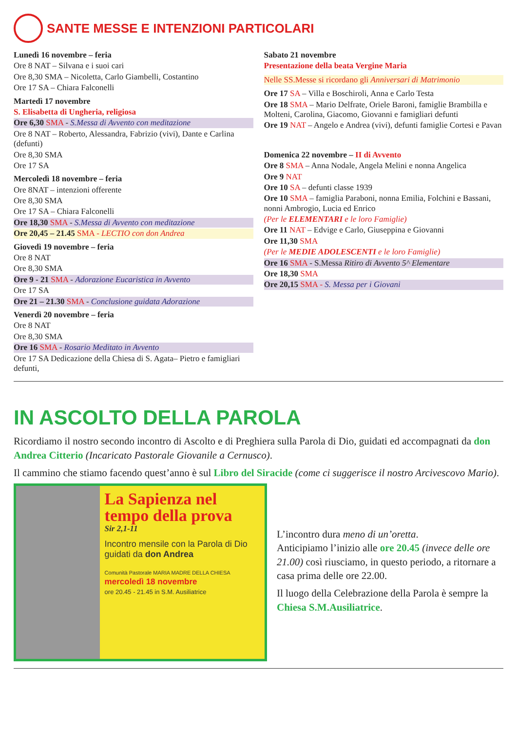SANTE MESSE E INTENZIONI PARTICOLARI
Lunedì 16 novembre – feria
Ore 8 NAT – Silvana e i suoi cari
Ore 8,30 SMA – Nicoletta, Carlo Giambelli, Costantino
Ore 17 SA – Chiara Falconelli
Martedì 17 novembre
S. Elisabetta di Ungheria, religiosa
Ore 6,30 SMA - S.Messa di Avvento con meditazione
Ore 8 NAT – Roberto, Alessandra, Fabrizio (vivi), Dante e Carlina (defunti)
Ore 8,30 SMA
Ore 17 SA
Mercoledì 18 novembre – feria
Ore 8NAT – intenzioni offerente
Ore 8,30 SMA
Ore 17 SA – Chiara Falconelli
Ore 18,30 SMA - S.Messa di Avvento con meditazione
Ore 20,45 – 21.45 SMA - LECTIO con don Andrea
Giovedì 19 novembre – feria
Ore 8 NAT
Ore 8,30 SMA
Ore 9 - 21 SMA - Adorazione Eucaristica in Avvento
Ore 17 SA
Ore 21 – 21.30 SMA - Conclusione guidata Adorazione
Venerdì 20 novembre – feria
Ore 8 NAT
Ore 8,30 SMA
Ore 16 SMA - Rosario Meditato in Avvento
Ore 17 SA Dedicazione della Chiesa di S. Agata– Pietro e famigliari defunti,
Sabato 21 novembre
Presentazione della beata Vergine Maria
Nelle SS.Messe si ricordano gli Anniversari di Matrimonio
Ore 17 SA – Villa e Boschiroli, Anna e Carlo Testa
Ore 18 SMA – Mario Delfrate, Oriele Baroni, famiglie Brambilla e Molteni, Carolina, Giacomo, Giovanni e famigliari defunti
Ore 19 NAT – Angelo e Andrea (vivi), defunti famiglie Cortesi e Pavan
Domenica 22 novembre – II di Avvento
Ore 8 SMA – Anna Nodale, Angela Melini e nonna Angelica
Ore 9 NAT
Ore 10 SA – defunti classe 1939
Ore 10 SMA – famiglia Paraboni, nonna Emilia, Folchini e Bassani, nonni Ambrogio, Lucia ed Enrico
(Per le ELEMENTARI e le loro Famiglie)
Ore 11 NAT – Edvige e Carlo, Giuseppina e Giovanni
Ore 11,30 SMA
(Per le MEDIE ADOLESCENTI e le loro Famiglie)
Ore 16 SMA - S.Messa Ritiro di Avvento 5^ Elementare
Ore 18,30 SMA
Ore 20,15 SMA - S. Messa per i Giovani
IN ASCOLTO DELLA PAROLA
Ricordiamo il nostro secondo incontro di Ascolto e di Preghiera sulla Parola di Dio, guidati ed accompagnati da don Andrea Citterio (Incaricato Pastorale Giovanile a Cernusco).
Il cammino che stiamo facendo quest’anno è sul Libro del Siracide (come ci suggerisce il nostro Arcivescovo Mario).
La Sapienza nel tempo della prova
Sir 2,1-11
Incontro mensile con la Parola di Dio guidati da don Andrea
Comunità Pastorale MARIA MADRE DELLA CHIESA
mercoledì 18 novembre
ore 20.45 - 21.45 in S.M. Ausiliatrice
L’incontro dura meno di un’oretta.
Anticipiamo l’inizio alle ore 20.45 (invece delle ore 21.00) così riusciamo, in questo periodo, a ritornare a casa prima delle ore 22.00.
Il luogo della Celebrazione della Parola è sempre la Chiesa S.M.Ausiliatrice.